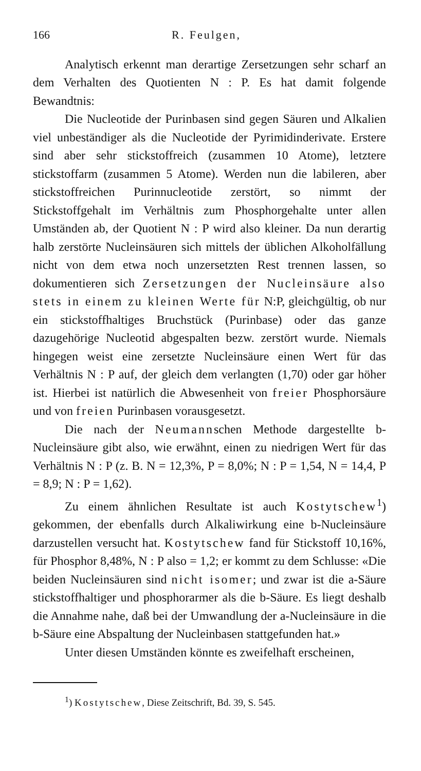166 R. Feulgen,
Analytisch erkennt man derartige Zersetzungen sehr scharf an dem Verhalten des Quotienten N : P. Es hat damit folgende Bewandtnis:
Die Nucleotide der Purinbasen sind gegen Säuren und Alkalien viel unbeständiger als die Nucleotide der Pyrimidinderivate. Erstere sind aber sehr stickstoffreich (zusammen 10 Atome), letztere stickstoffarm (zusammen 5 Atome). Werden nun die labileren, aber stickstoffreichen Purinnucleotide zerstört, so nimmt der Stickstoffgehalt im Verhältnis zum Phosphorgehalte unter allen Umständen ab, der Quotient N : P wird also kleiner. Da nun derartig halb zerstörte Nucleinsäuren sich mittels der üblichen Alkoholfällung nicht von dem etwa noch unzersetzten Rest trennen lassen, so dokumentieren sich Zersetzungen der Nucleinsäure also stets in einem zu kleinen Werte für N:P, gleichgültig, ob nur ein stickstoffhaltiges Bruchstück (Purinbase) oder das ganze dazugehörige Nucleotid abgespalten bezw. zerstört wurde. Niemals hingegen weist eine zersetzte Nucleinsäure einen Wert für das Verhältnis N : P auf, der gleich dem verlangten (1,70) oder gar höher ist. Hierbei ist natürlich die Abwesenheit von freier Phosphorsäure und von freien Purinbasen vorausgesetzt.
Die nach der Neumannschen Methode dargestellte b-Nucleinsäure gibt also, wie erwähnt, einen zu niedrigen Wert für das Verhältnis N : P (z. B. N = 12,3%, P = 8,0%; N : P = 1,54, N = 14,4, P = 8,9; N : P = 1,62).
Zu einem ähnlichen Resultate ist auch Kostytschew<sup>1</sup>) gekommen, der ebenfalls durch Alkaliwirkung eine b-Nucleinsäure darzustellen versucht hat. Kostytschew fand für Stickstoff 10,16%, für Phosphor 8,48%, N : P also = 1,2; er kommt zu dem Schlusse: «Die beiden Nucleinsäuren sind nicht isomer; und zwar ist die a-Säure stickstoffhaltiger und phosphorarmer als die b-Säure. Es liegt deshalb die Annahme nahe, daß bei der Umwandlung der a-Nucleinsäure in die b-Säure eine Abspaltung der Nucleinbasen stattgefunden hat.»
Unter diesen Umständen könnte es zweifelhaft erscheinen,
<sup>1</sup>) Kostytschew, Diese Zeitschrift, Bd. 39, S. 545.